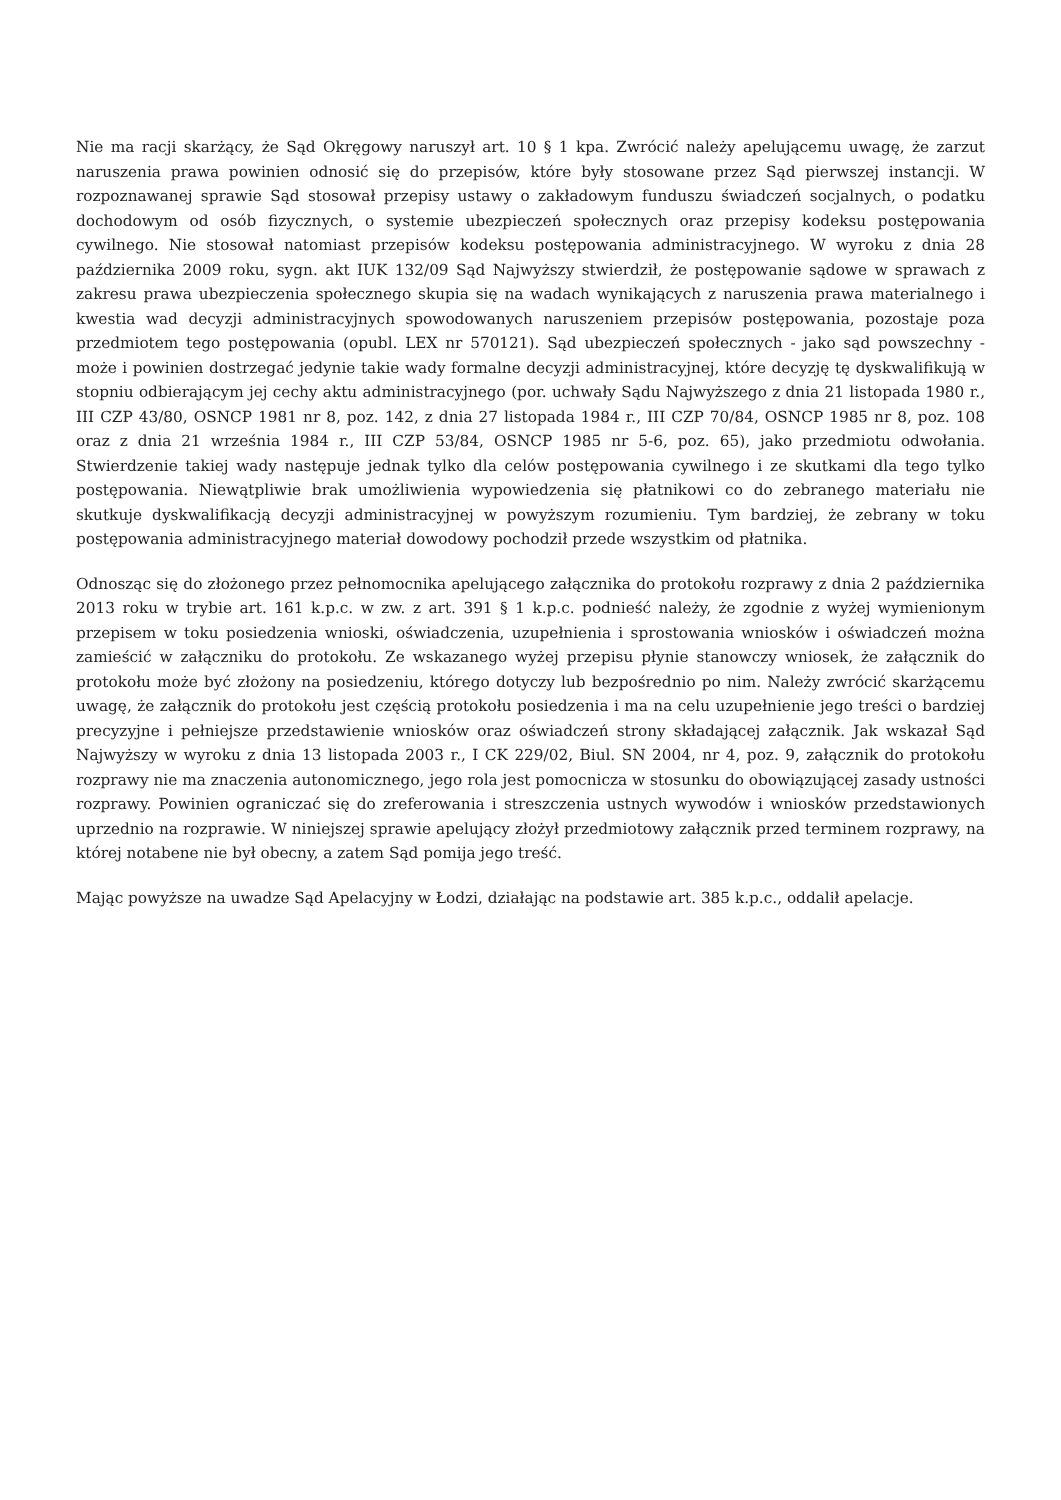Nie ma racji skarżący, że Sąd Okręgowy naruszył art. 10 § 1 kpa. Zwrócić należy apelującemu uwagę, że zarzut naruszenia prawa powinien odnosić się do przepisów, które były stosowane przez Sąd pierwszej instancji. W rozpoznawanej sprawie Sąd stosował przepisy ustawy o zakładowym funduszu świadczeń socjalnych, o podatku dochodowym od osób fizycznych, o systemie ubezpieczeń społecznych oraz przepisy kodeksu postępowania cywilnego. Nie stosował natomiast przepisów kodeksu postępowania administracyjnego. W wyroku z dnia 28 października 2009 roku, sygn. akt IUK 132/09 Sąd Najwyższy stwierdził, że postępowanie sądowe w sprawach z zakresu prawa ubezpieczenia społecznego skupia się na wadach wynikających z naruszenia prawa materialnego i kwestia wad decyzji administracyjnych spowodowanych naruszeniem przepisów postępowania, pozostaje poza przedmiotem tego postępowania (opubl. LEX nr 570121). Sąd ubezpieczeń społecznych - jako sąd powszechny - może i powinien dostrzegać jedynie takie wady formalne decyzji administracyjnej, które decyzję tę dyskwalifikują w stopniu odbierającym jej cechy aktu administracyjnego (por. uchwały Sądu Najwyższego z dnia 21 listopada 1980 r., III CZP 43/80, OSNCP 1981 nr 8, poz. 142, z dnia 27 listopada 1984 r., III CZP 70/84, OSNCP 1985 nr 8, poz. 108 oraz z dnia 21 września 1984 r., III CZP 53/84, OSNCP 1985 nr 5-6, poz. 65), jako przedmiotu odwołania. Stwierdzenie takiej wady następuje jednak tylko dla celów postępowania cywilnego i ze skutkami dla tego tylko postępowania. Niewątpliwie brak umożliwienia wypowiedzenia się płatnikowi co do zebranego materiału nie skutkuje dyskwalifikacją decyzji administracyjnej w powyższym rozumieniu. Tym bardziej, że zebrany w toku postępowania administracyjnego materiał dowodowy pochodził przede wszystkim od płatnika.
Odnosząc się do złożonego przez pełnomocnika apelującego załącznika do protokołu rozprawy z dnia 2 października 2013 roku w trybie art. 161 k.p.c. w zw. z art. 391 § 1 k.p.c. podnieść należy, że zgodnie z wyżej wymienionym przepisem w toku posiedzenia wnioski, oświadczenia, uzupełnienia i sprostowania wniosków i oświadczeń można zamieścić w załączniku do protokołu. Ze wskazanego wyżej przepisu płynie stanowczy wniosek, że załącznik do protokołu może być złożony na posiedzeniu, którego dotyczy lub bezpośrednio po nim. Należy zwrócić skarżącemu uwagę, że załącznik do protokołu jest częścią protokołu posiedzenia i ma na celu uzupełnienie jego treści o bardziej precyzyjne i pełniejsze przedstawienie wniosków oraz oświadczeń strony składającej załącznik. Jak wskazał Sąd Najwyższy w wyroku z dnia 13 listopada 2003 r., I CK 229/02, Biul. SN 2004, nr 4, poz. 9, załącznik do protokołu rozprawy nie ma znaczenia autonomicznego, jego rola jest pomocnicza w stosunku do obowiązującej zasady ustności rozprawy. Powinien ograniczać się do zreferowania i streszczenia ustnych wywodów i wniosków przedstawionych uprzednio na rozprawie. W niniejszej sprawie apelujący złożył przedmiotowy załącznik przed terminem rozprawy, na której notabene nie był obecny, a zatem Sąd pomija jego treść.
Mając powyższe na uwadze Sąd Apelacyjny w Łodzi, działając na podstawie art. 385 k.p.c., oddalił apelacje.